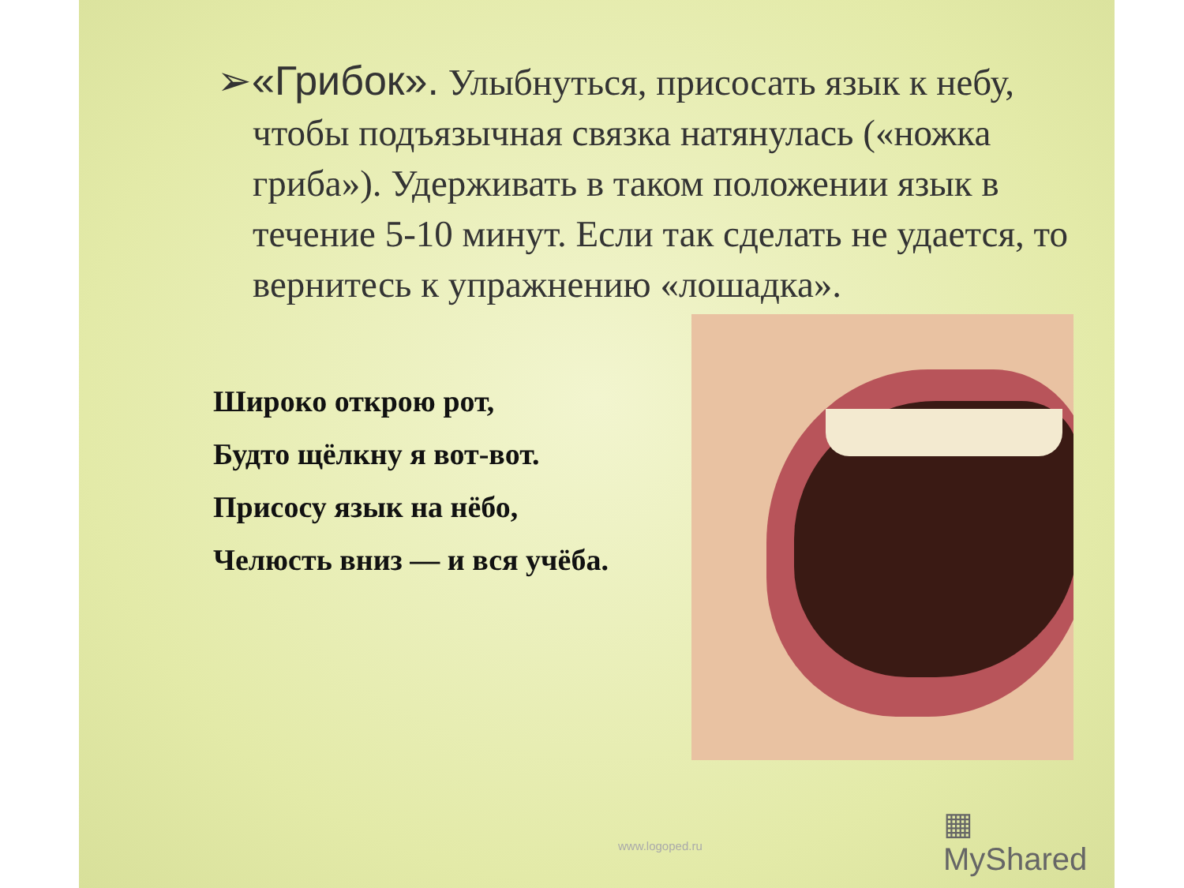➢«Грибок». Улыбнуться, присосать язык к небу,
чтобы подъязычная связка натянулась («ножка гриба»). Удерживать в таком положении язык в течение 5-10 минут. Если так сделать не удается, то вернитесь к упражнению «лошадка».
Широко открою рот,
Будто щёлкну я вот-вот.
Присосу язык на нёбо,
Челюсть вниз — и вся учёба.
▦ MyShared
www.logoped.ru